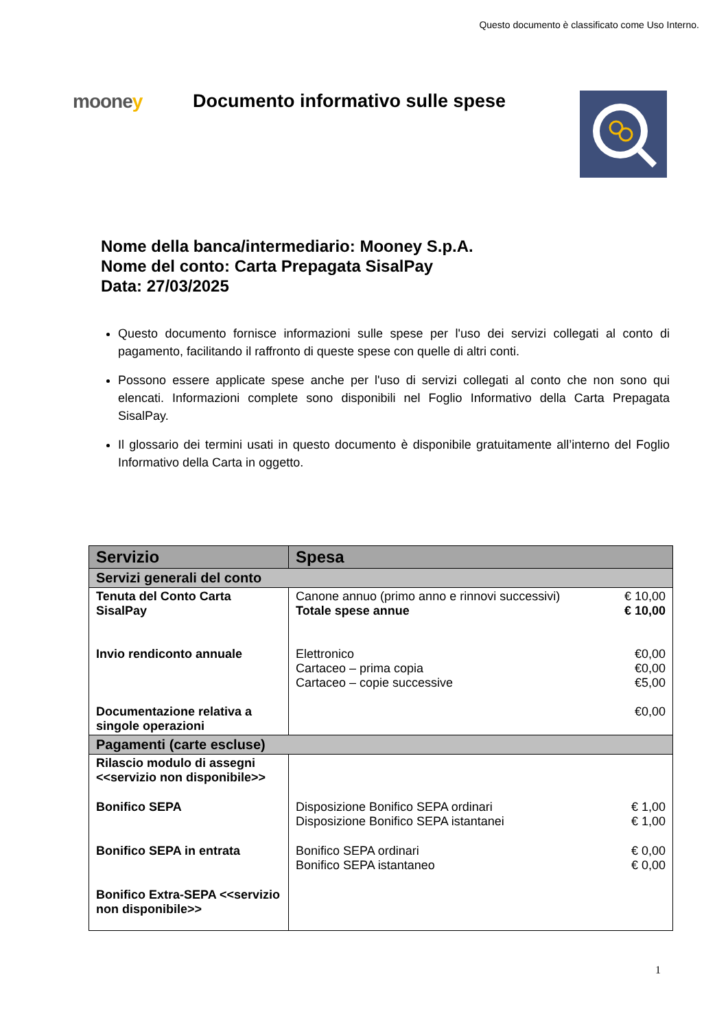Questo documento è classificato come Uso Interno.
mooney Documento informativo sulle spese
Nome della banca/intermediario: Mooney S.p.A.
Nome del conto: Carta Prepagata SisalPay
Data: 27/03/2025
Questo documento fornisce informazioni sulle spese per l'uso dei servizi collegati al conto di pagamento, facilitando il raffronto di queste spese con quelle di altri conti.
Possono essere applicate spese anche per l'uso di servizi collegati al conto che non sono qui elencati. Informazioni complete sono disponibili nel Foglio Informativo della Carta Prepagata SisalPay.
Il glossario dei termini usati in questo documento è disponibile gratuitamente all’interno del Foglio Informativo della Carta in oggetto.
| Servizio | Spesa | |
| --- | --- | --- |
| Servizi generali del conto | | |
| Tenuta del Conto Carta SisalPay | Canone annuo (primo anno e rinnovi successivi) Totale spese annue | € 10,00 € 10,00 |
| Invio rendiconto annuale | Elettronico Cartaceo – prima copia Cartaceo – copie successive | €0,00 €0,00 €5,00 |
| Documentazione relativa a singole operazioni | | €0,00 |
| Pagamenti (carte escluse) | | |
| Rilascio modulo di assegni <<servizio non disponibile>> | | |
| Bonifico SEPA | Disposizione Bonifico SEPA ordinari Disposizione Bonifico SEPA istantanei | € 1,00 € 1,00 |
| Bonifico SEPA in entrata | Bonifico SEPA ordinari Bonifico SEPA istantaneo | € 0,00 € 0,00 |
| Bonifico Extra-SEPA <<servizio non disponibile>> | | |
1